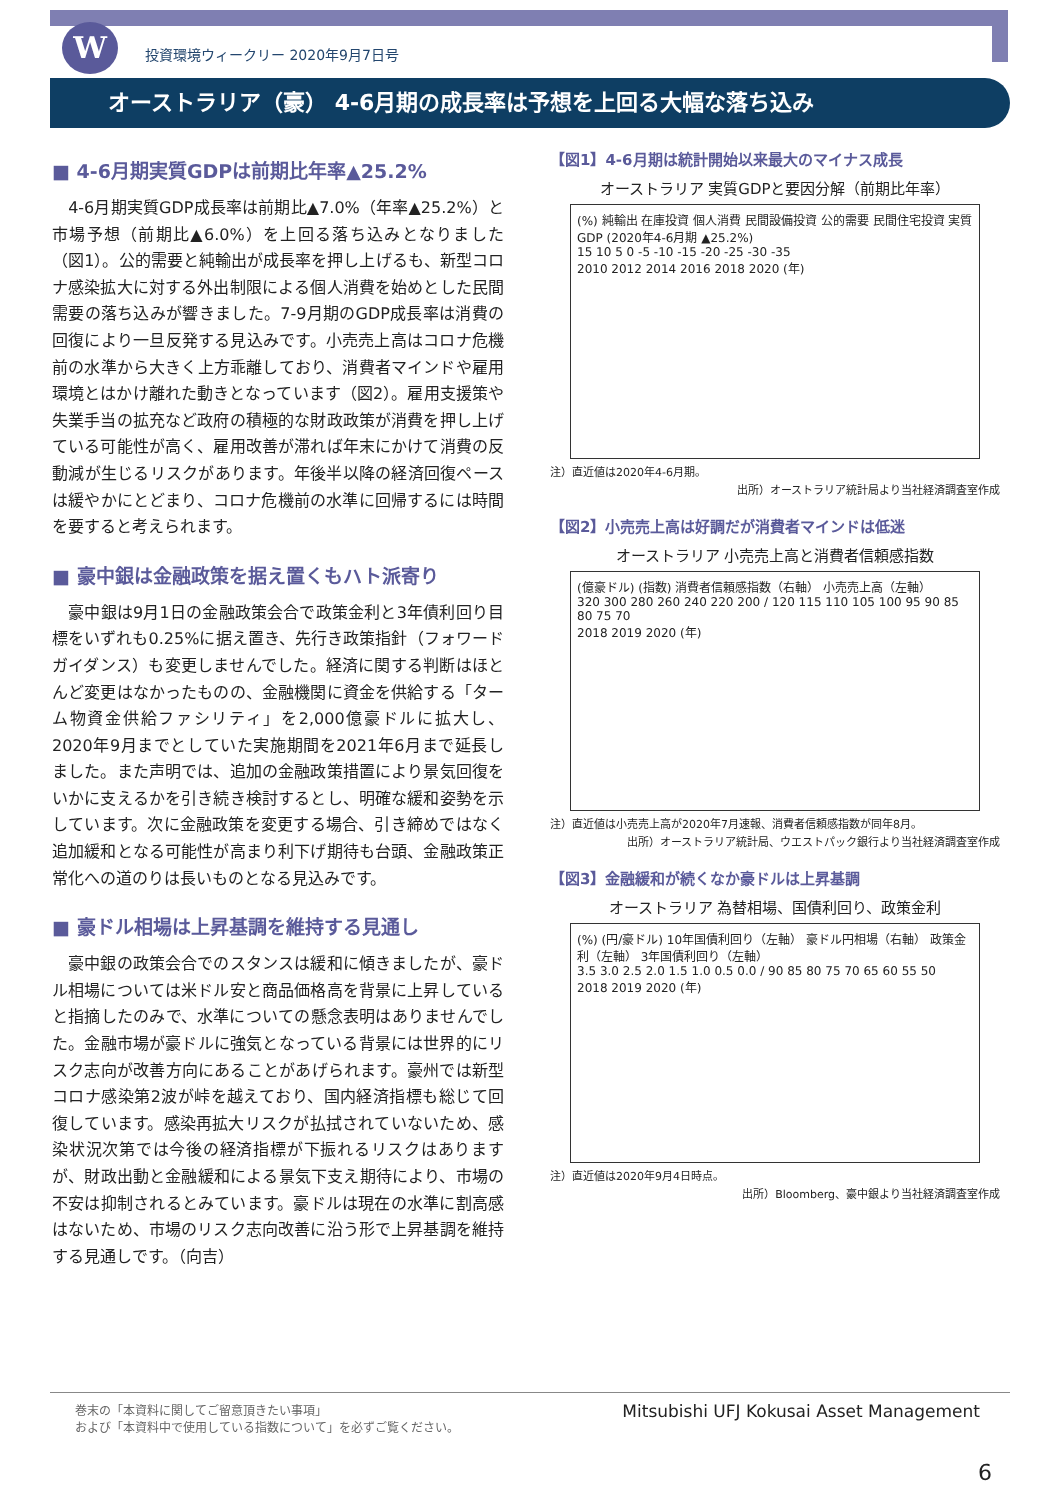W
投資環境ウィークリー 2020年9月7日号
オーストラリア（豪） 4-6月期の成長率は予想を上回る大幅な落ち込み
■ 4-6月期実質GDPは前期比年率▲25.2%
　4-6月期実質GDP成長率は前期比▲7.0%（年率▲25.2%）と市場予想（前期比▲6.0%）を上回る落ち込みとなりました（図1）。公的需要と純輸出が成長率を押し上げるも、新型コロナ感染拡大に対する外出制限による個人消費を始めとした民間需要の落ち込みが響きました。7-9月期のGDP成長率は消費の回復により一旦反発する見込みです。小売売上高はコロナ危機前の水準から大きく上方乖離しており、消費者マインドや雇用環境とはかけ離れた動きとなっています（図2）。雇用支援策や失業手当の拡充など政府の積極的な財政政策が消費を押し上げている可能性が高く、雇用改善が滞れば年末にかけて消費の反動減が生じるリスクがあります。年後半以降の経済回復ペースは緩やかにとどまり、コロナ危機前の水準に回帰するには時間を要すると考えられます。
■ 豪中銀は金融政策を据え置くもハト派寄り
　豪中銀は9月1日の金融政策会合で政策金利と3年債利回り目標をいずれも0.25%に据え置き、先行き政策指針（フォワードガイダンス）も変更しませんでした。経済に関する判断はほとんど変更はなかったものの、金融機関に資金を供給する「ターム物資金供給ファシリティ」を2,000億豪ドルに拡大し、2020年9月までとしていた実施期間を2021年6月まで延長しました。また声明では、追加の金融政策措置により景気回復をいかに支えるかを引き続き検討するとし、明確な緩和姿勢を示しています。次に金融政策を変更する場合、引き締めではなく追加緩和となる可能性が高まり利下げ期待も台頭、金融政策正常化への道のりは長いものとなる見込みです。
■ 豪ドル相場は上昇基調を維持する見通し
　豪中銀の政策会合でのスタンスは緩和に傾きましたが、豪ドル相場については米ドル安と商品価格高を背景に上昇していると指摘したのみで、水準についての懸念表明はありませんでした。金融市場が豪ドルに強気となっている背景には世界的にリスク志向が改善方向にあることがあげられます。豪州では新型コロナ感染第2波が峠を越えており、国内経済指標も総じて回復しています。感染再拡大リスクが払拭されていないため、感染状況次第では今後の経済指標が下振れるリスクはありますが、財政出動と金融緩和による景気下支え期待により、市場の不安は抑制されるとみています。豪ドルは現在の水準に割高感はないため、市場のリスク志向改善に沿う形で上昇基調を維持する見通しです。（向吉）
【図1】4-6月期は統計開始以来最大のマイナス成長
オーストラリア 実質GDPと要因分解（前期比年率）
(%) 純輸出 在庫投資 個人消費 民間設備投資 公的需要 民間住宅投資 実質GDP (2020年4-6月期 ▲25.2%)
15 10 5 0 -5 -10 -15 -20 -25 -30 -35
2010 2012 2014 2016 2018 2020 (年)
注）直近値は2020年4-6月期。
出所）オーストラリア統計局より当社経済調査室作成
【図2】小売売上高は好調だが消費者マインドは低迷
オーストラリア 小売売上高と消費者信頼感指数
(億豪ドル) (指数) 消費者信頼感指数（右軸） 小売売上高（左軸）
320 300 280 260 240 220 200 / 120 115 110 105 100 95 90 85 80 75 70
2018 2019 2020 (年)
注）直近値は小売売上高が2020年7月速報、消費者信頼感指数が同年8月。
出所）オーストラリア統計局、ウエストパック銀行より当社経済調査室作成
【図3】金融緩和が続くなか豪ドルは上昇基調
オーストラリア 為替相場、国債利回り、政策金利
(%) (円/豪ドル) 10年国債利回り（左軸） 豪ドル円相場（右軸） 政策金利（左軸） 3年国債利回り（左軸）
3.5 3.0 2.5 2.0 1.5 1.0 0.5 0.0 / 90 85 80 75 70 65 60 55 50
2018 2019 2020 (年)
注）直近値は2020年9月4日時点。
出所）Bloomberg、豪中銀より当社経済調査室作成
巻末の「本資料に関してご留意頂きたい事項」
および「本資料中で使用している指数について」を必ずご覧ください。
Mitsubishi UFJ Kokusai Asset Management
6